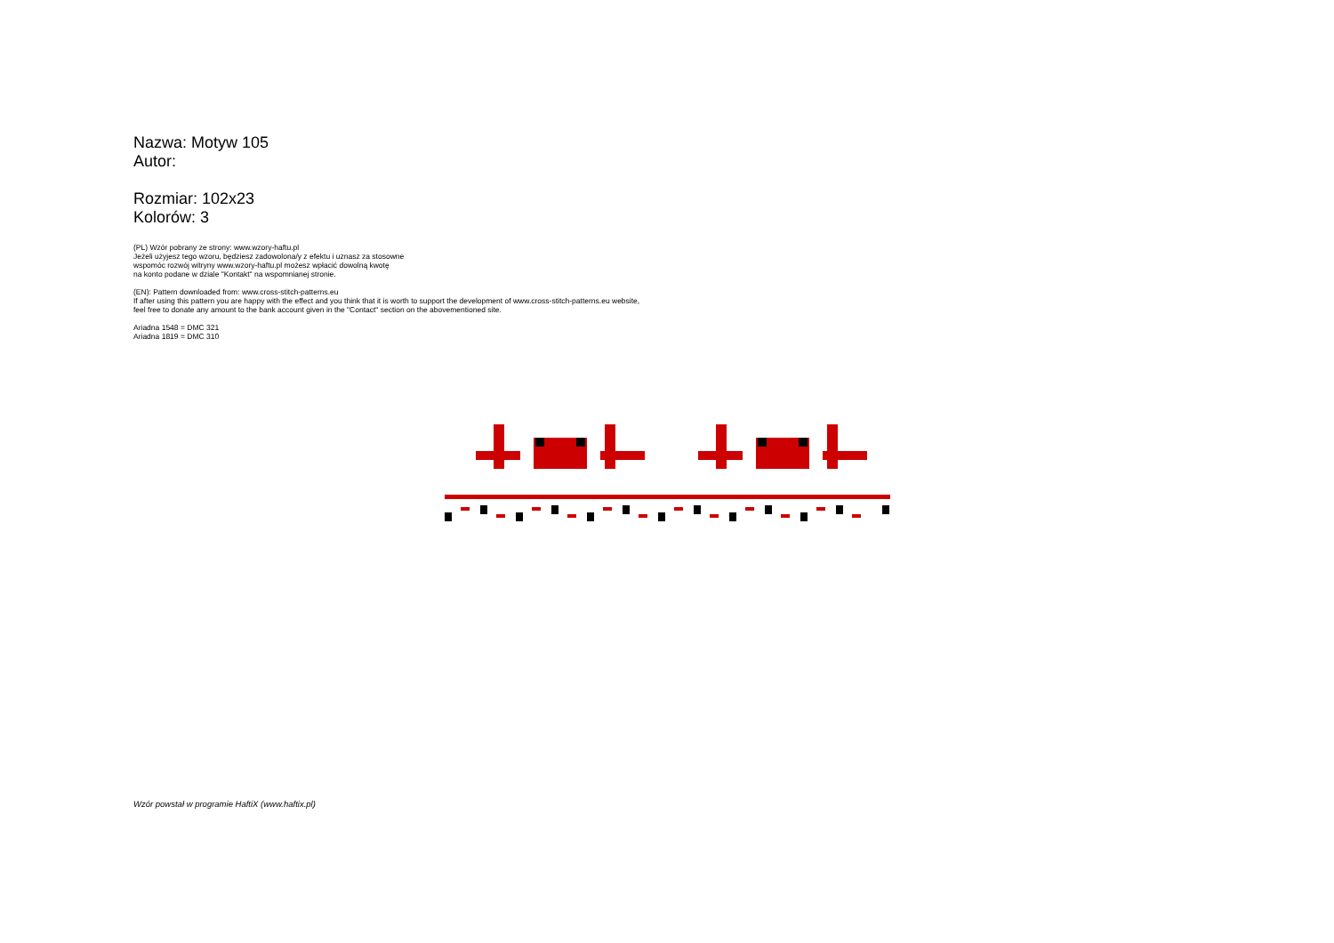Nazwa: Motyw 105
Autor:
Rozmiar: 102x23
Kolorów: 3
(PL) Wzór pobrany ze strony: www.wzory-haftu.pl
Jeżeli użyjesz tego wzoru, będziesz zadowolona/y z efektu i uznasz za stosowne
wspomóc rozwój witryny www.wzory-haftu.pl możesz wpłacić dowolną kwotę
na konto podane w dziale "Kontakt" na wspomnianej stronie.
(EN): Pattern downloaded from: www.cross-stitch-patterns.eu
If after using this pattern you are happy with the effect and you think that it is worth to support the development of www.cross-stitch-patterns.eu website,
feel free to donate any amount to the bank account given in the "Contact" section on the abovementioned site.
Ariadna 1548 = DMC 321
Ariadna 1819 = DMC 310
Wzór powstał w programie HaftiX (www.haftix.pl)